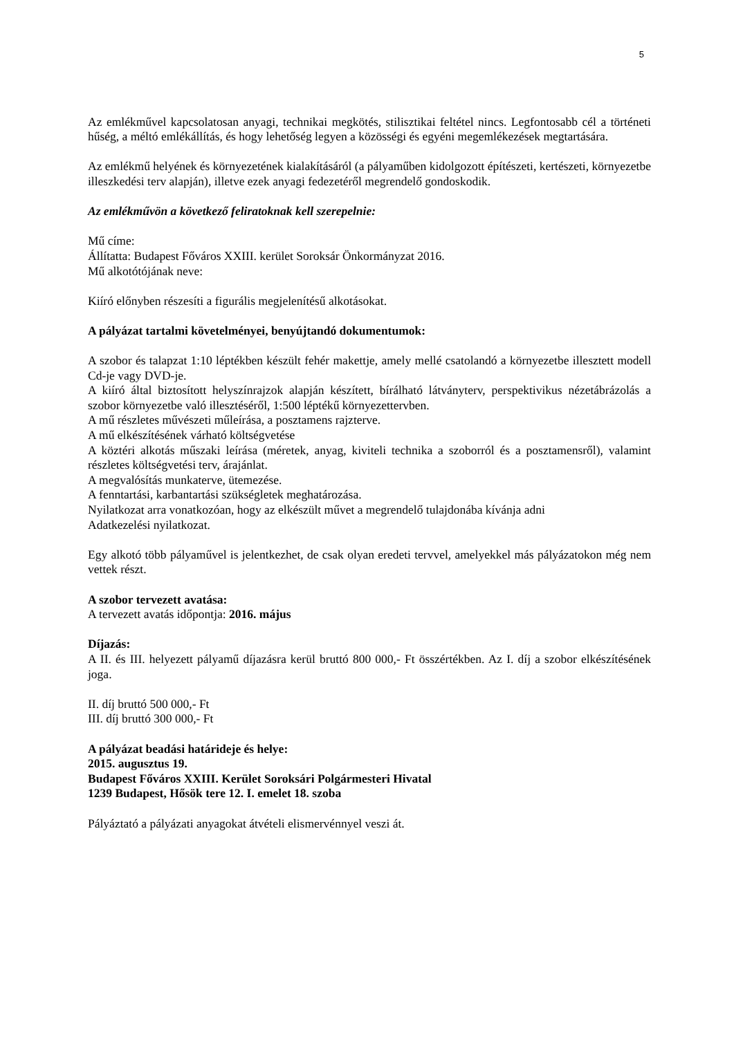5
Az emlékművel kapcsolatosan anyagi, technikai megkötés, stilisztikai feltétel nincs. Legfontosabb cél a történeti hűség, a méltó emlékállítás, és hogy lehetőség legyen a közösségi és egyéni megemlékezések megtartására.
Az emlékmű helyének és környezetének kialakításáról (a pályaműben kidolgozott építészeti, kertészeti, környezetbe illeszkedési terv alapján), illetve ezek anyagi fedezetéről megrendelő gondoskodik.
Az emlékművön a következő feliratoknak kell szerepelnie:
Mű címe:
Állítatta: Budapest Főváros XXIII. kerület Soroksár Önkormányzat 2016.
Mű alkotótójának neve:
Kiíró előnyben részesíti a figurális megjelenítésű alkotásokat.
A pályázat tartalmi követelményei, benyújtandó dokumentumok:
A szobor és talapzat 1:10 léptékben készült fehér makettje, amely mellé csatolandó a környezetbe illesztett modell Cd-je vagy DVD-je.
A kiíró által biztosított helyszínrajzok alapján készített, bírálható látványterv, perspektivikus nézetábrázolás a szobor környezetbe való illesztéséről, 1:500 léptékű környezettervben.
A mű részletes művészeti műleírása, a posztamens rajzterve.
A mű elkészítésének várható költségvetése
A köztéri alkotás műszaki leírása (méretek, anyag, kiviteli technika a szoborról és a posztamensről), valamint részletes költségvetési terv, árajánlat.
A megvalósítás munkaterve, ütemezése.
A fenntartási, karbantartási szükségletek meghatározása.
Nyilatkozat arra vonatkozóan, hogy az elkészült művet a megrendelő tulajdonába kívánja adni
Adatkezelési nyilatkozat.
Egy alkotó több pályaművel is jelentkezhet, de csak olyan eredeti tervvel, amelyekkel más pályázatokon még nem vettek részt.
A szobor tervezett avatása:
A tervezett avatás időpontja: 2016. május
Díjazás:
A II. és III. helyezett pályamű díjazásra kerül bruttó 800 000,- Ft összértékben. Az I. díj a szobor elkészítésének joga.
II. díj bruttó 500 000,- Ft
III. díj bruttó 300 000,- Ft
A pályázat beadási határideje és helye:
2015. augusztus 19.
Budapest Főváros XXIII. Kerület Soroksári Polgármesteri Hivatal
1239 Budapest, Hősök tere 12. I. emelet 18. szoba
Pályáztató a pályázati anyagokat átvételi elismervénnyel veszi át.